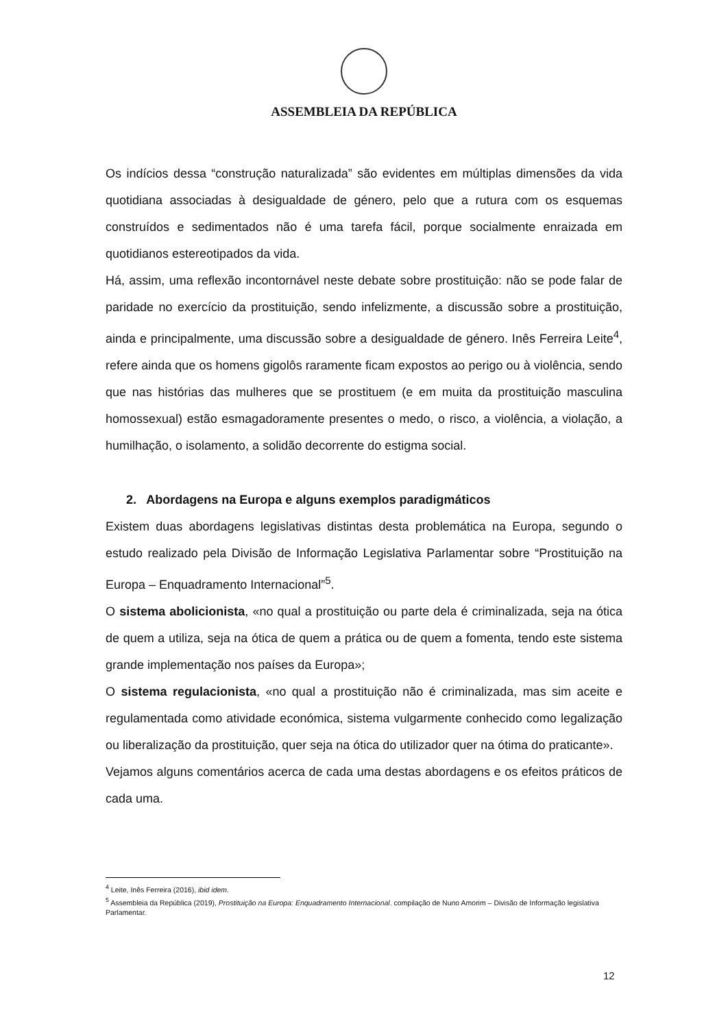ASSEMBLEIA DA REPÚBLICA
Os indícios dessa “construção naturalizada” são evidentes em múltiplas dimensões da vida quotidiana associadas à desigualdade de género, pelo que a rutura com os esquemas construídos e sedimentados não é uma tarefa fácil, porque socialmente enraizada em quotidianos estereotipados da vida.
Há, assim, uma reflexão incontornável neste debate sobre prostituição: não se pode falar de paridade no exercício da prostituição, sendo infelizmente, a discussão sobre a prostituição, ainda e principalmente, uma discussão sobre a desigualdade de género. Inês Ferreira Leite<sup>4</sup>, refere ainda que os homens gigolôs raramente ficam expostos ao perigo ou à violência, sendo que nas histórias das mulheres que se prostituem (e em muita da prostituição masculina homossexual) estão esmagadoramente presentes o medo, o risco, a violência, a violação, a humilhação, o isolamento, a solidão decorrente do estigma social.
2. Abordagens na Europa e alguns exemplos paradigmáticos
Existem duas abordagens legislativas distintas desta problemática na Europa, segundo o estudo realizado pela Divisão de Informação Legislativa Parlamentar sobre “Prostituição na Europa – Enquadramento Internacional”<sup>5</sup>.
O sistema abolicionista, «no qual a prostituição ou parte dela é criminalizada, seja na ótica de quem a utiliza, seja na ótica de quem a prática ou de quem a fomenta, tendo este sistema grande implementação nos países da Europa»;
O sistema regulacionista, «no qual a prostituição não é criminalizada, mas sim aceite e regulamentada como atividade económica, sistema vulgarmente conhecido como legalização ou liberalização da prostituição, quer seja na ótica do utilizador quer na ótima do praticante».
Vejamos alguns comentários acerca de cada uma destas abordagens e os efeitos práticos de cada uma.
<sup>4</sup> Leite, Inês Ferreira (2016), ibid idem.
<sup>5</sup> Assembleia da República (2019), Prostituição na Europa: Enquadramento Internacional. compilação de Nuno Amorim – Divisão de Informação legislativa Parlamentar.
12